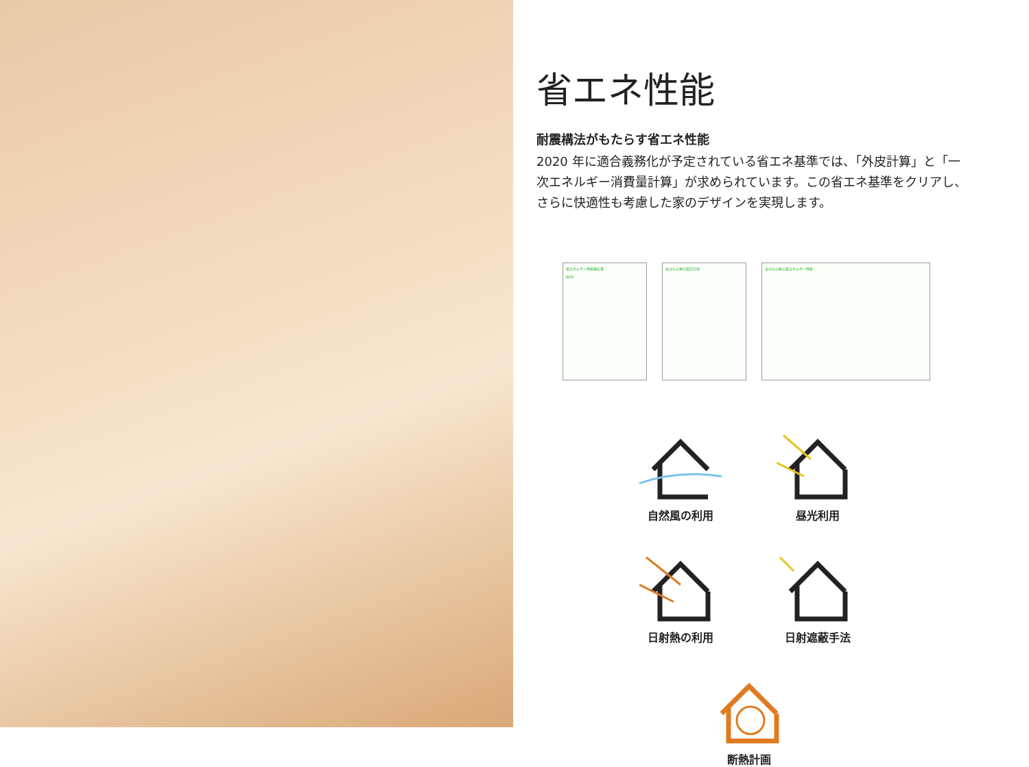省エネ性能
耐震構法がもたらす省エネ性能
2020 年に適合義務化が予定されている省エネ基準では、「外皮計算」と「一次エネルギー消費量計算」が求められています。この省エネ基準をクリアし、さらに快適性も考慮した家のデザインを実現します。
省エネルギー性能報告書
NCN
あなたの家の設計仕様 あなたの家の省エネルギー性能
自然風の利用
昼光利用
日射熱の利用
日射遮蔽手法
断熱計画